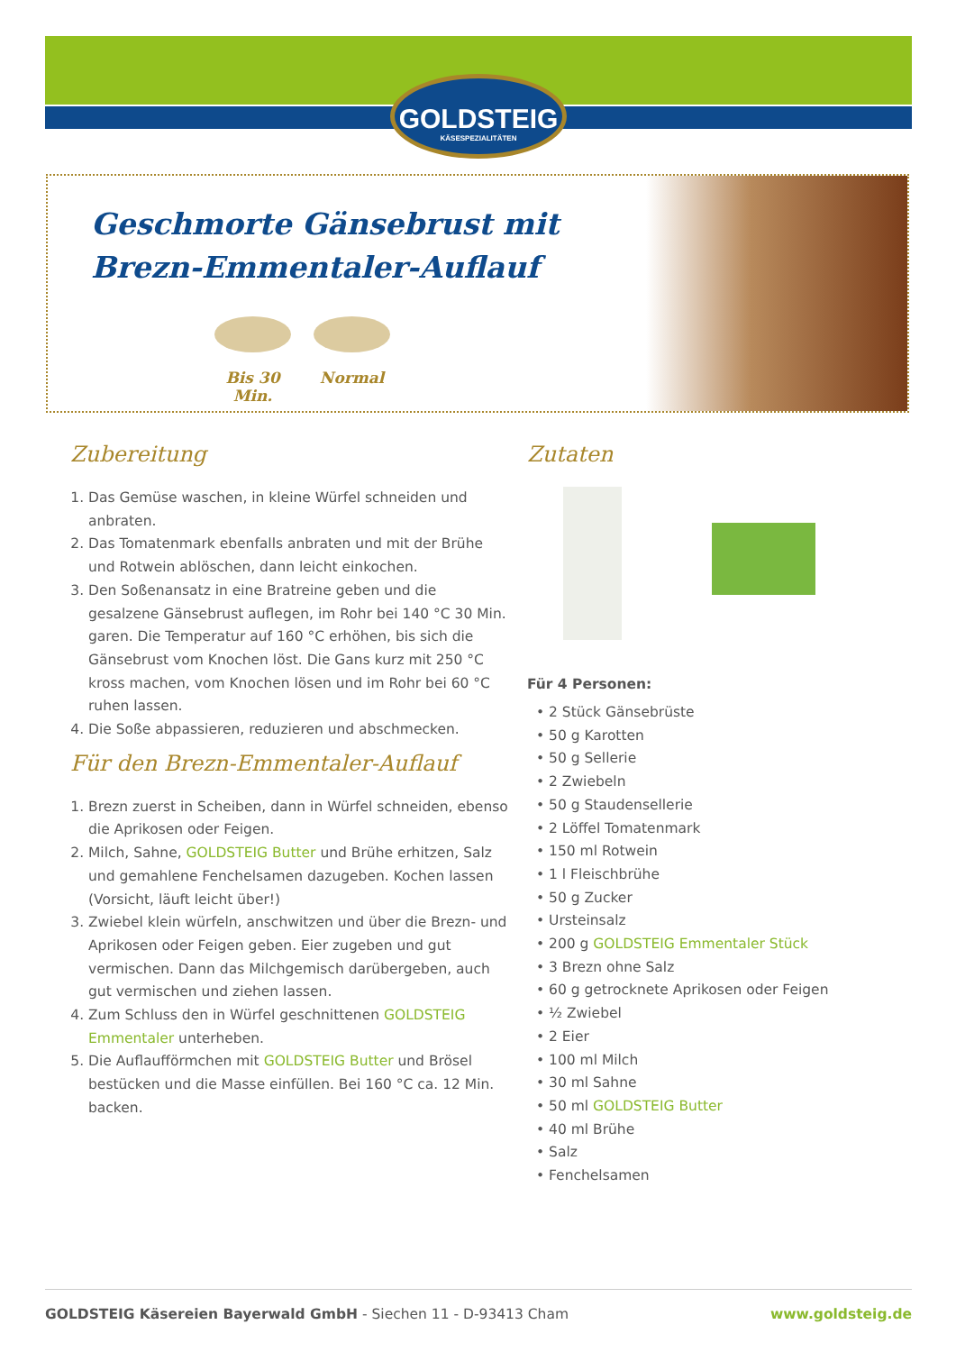GOLDSTEIG
KÄSESPEZIALITÄTEN
Geschmorte Gänsebrust mit
Brezn-Emmentaler-Auflauf
Bis 30 Min.
Normal
Zubereitung
1. Das Gemüse waschen, in kleine Würfel schneiden und anbraten.
2. Das Tomatenmark ebenfalls anbraten und mit der Brühe und Rotwein ablöschen, dann leicht einkochen.
3. Den Soßenansatz in eine Bratreine geben und die gesalzene Gänsebrust auflegen, im Rohr bei 140 °C 30 Min. garen. Die Temperatur auf 160 °C erhöhen, bis sich die Gänsebrust vom Knochen löst. Die Gans kurz mit 250 °C kross machen, vom Knochen lösen und im Rohr bei 60 °C ruhen lassen.
4. Die Soße abpassieren, reduzieren und abschmecken.
Für den Brezn-Emmentaler-Auflauf
1. Brezn zuerst in Scheiben, dann in Würfel schneiden, ebenso die Aprikosen oder Feigen.
2. Milch, Sahne, GOLDSTEIG Butter und Brühe erhitzen, Salz und gemahlene Fenchelsamen dazugeben. Kochen lassen (Vorsicht, läuft leicht über!)
3. Zwiebel klein würfeln, anschwitzen und über die Brezn- und Aprikosen oder Feigen geben. Eier zugeben und gut vermischen. Dann das Milchgemisch darübergeben, auch gut vermischen und ziehen lassen.
4. Zum Schluss den in Würfel geschnittenen GOLDSTEIG Emmentaler unterheben.
5. Die Auflaufförmchen mit GOLDSTEIG Butter und Brösel bestücken und die Masse einfüllen. Bei 160 °C ca. 12 Min. backen.
Zutaten
Für 4 Personen:
• 2 Stück Gänsebrüste
• 50 g Karotten
• 50 g Sellerie
• 2 Zwiebeln
• 50 g Staudensellerie
• 2 Löffel Tomatenmark
• 150 ml Rotwein
• 1 l Fleischbrühe
• 50 g Zucker
• Ursteinsalz
• 200 g GOLDSTEIG Emmentaler Stück
• 3 Brezn ohne Salz
• 60 g getrocknete Aprikosen oder Feigen
• ½ Zwiebel
• 2 Eier
• 100 ml Milch
• 30 ml Sahne
• 50 ml GOLDSTEIG Butter
• 40 ml Brühe
• Salz
• Fenchelsamen
GOLDSTEIG Käsereien Bayerwald GmbH - Siechen 11 - D-93413 Cham www.goldsteig.de